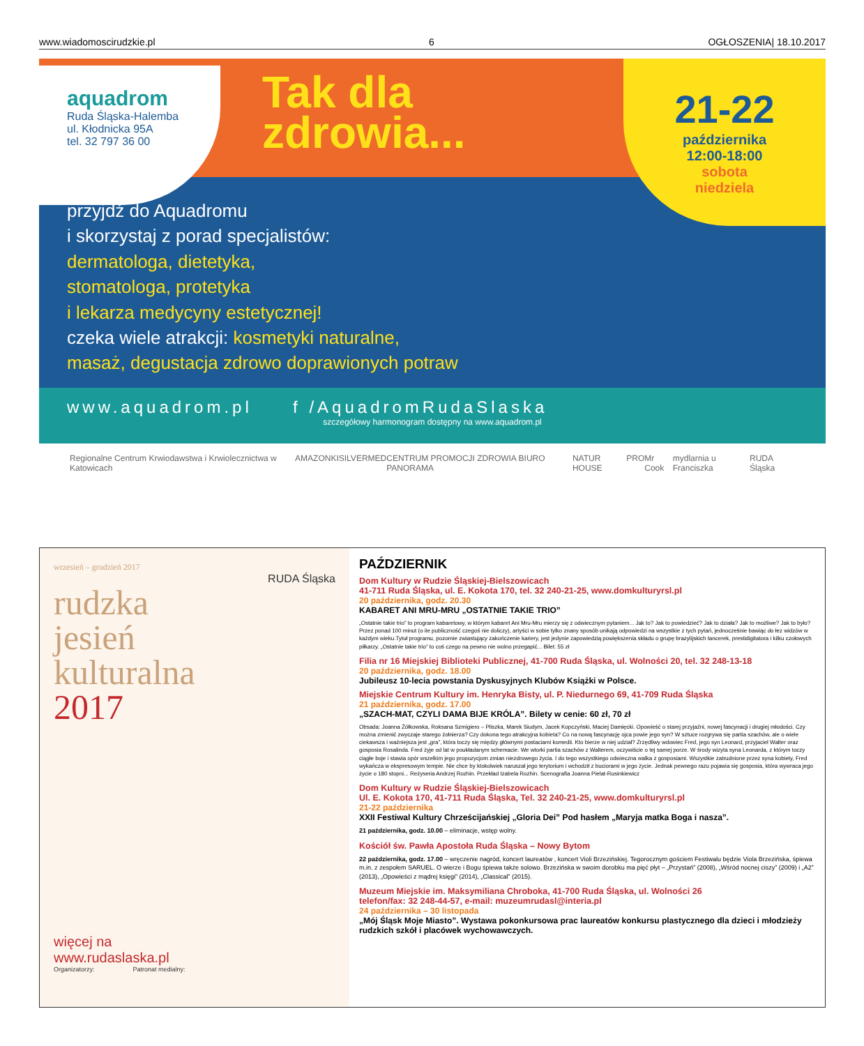www.wiadomoscirudzkie.pl 6 OGŁOSZENIA| 18.10.2017
Tak dla
zdrowia...
aquadrom
Ruda Śląska-Halemba
ul. Kłodnicka 95A
tel. 32 797 36 00
21-22
października
12:00-18:00
sobota
niedziela
przyjdź do Aquadromu
i skorzystaj z porad specjalistów:
dermatologa, dietetyka,
stomatologa, protetyka
i lekarza medycyny estetycznej!
czeka wiele atrakcji: kosmetyki naturalne,
masaż, degustacja zdrowo doprawionych potraw
www.aquadrom.pl f /AquadromRudaSlaska
szczegółowy harmonogram dostępny na www.aquadrom.pl
Regionalne Centrum Krwiodawstwa i Krwiolecznictwa w Katowicach AMAZONKI SILVERMED CENTRUM PROMOCJI ZDROWIA BIURO PANORAMA NATUR HOUSE PRO Mr Cook mydlarnia u Franciszka RUDA Śląska
wrzesień – grudzień 2017
RUDA Śląska
rudzka
jesień
kulturalna
2017
więcej na
www.rudaslaska.pl
Organizatorzy: Patronat medialny:
PAŹDZIERNIK
Dom Kultury w Rudzie Śląskiej-Bielszowicach
41-711 Ruda Śląska, ul. E. Kokota 170, tel. 32 240-21-25, www.domkulturyrsl.pl
20 października, godz. 20.30
KABARET ANI MRU-MRU „OSTATNIE TAKIE TRIO”
„Ostatnie takie trio” to program kabaretowy, w którym kabaret Ani Mru-Mru mierzy się z odwiecznym pytaniem... Jak to? Jak to powiedzieć? Jak to działa? Jak to możliwe? Jak to było?Przez ponad 100 minut (o ile publiczność czegoś nie doliczy), artyści w sobie tylko znany sposób unikają odpowiedzi na wszystkie z tych pytań, jednocześnie bawiąc do łez widzów w każdym wieku.Tytuł programu, pozornie zwiastujący zakończenie kariery, jest jedynie zapowiedzią powiększenia składu o grupę brazylijskich tancerek, prestidigitatora i kilku czołowych piłkarzy. „Ostatnie takie trio” to coś czego na pewno nie wolno przegapić... Bilet: 55 zł
Filia nr 16 Miejskiej Biblioteki Publicznej, 41-700 Ruda Śląska, ul. Wolności 20, tel. 32 248-13-18
20 października, godz. 18.00
Jubileusz 10-lecia powstania Dyskusyjnych Klubów Książki w Polsce.
Miejskie Centrum Kultury im. Henryka Bisty, ul. P. Niedurnego 69, 41-709 Ruda Śląska
21 października, godz. 17.00
„SZACH-MAT, CZYLI DAMA BIJE KRÓLA”. Bilety w cenie: 60 zł, 70 zł
Obsada: Joanna Żółkowska, Roksana Szmigiero – Pliszka, Marek Siudym, Jacek Kopczyński, Maciej Damięcki. Opowieść o starej przyjaźni, nowej fascynacji i drugiej młodości. Czy można zmienić zwyczaje starego żołnierza? Czy dokona tego atrakcyjna kobieta? Co na nową fascynację ojca powie jego syn? W sztuce rozgrywa się partia szachów, ale o wiele ciekawsza i ważniejsza jest „gra”, która toczy się między głównymi postaciami komedii. Kto bierze w niej udział? Zrzędliwy wdowiec Fred, jego syn Leonard, przyjaciel Walter oraz gosposia Rosalinda. Fred żyje od lat w poukładanym schemacie. We wtorki partia szachów z Walterem, oczywiście o tej samej porze. W środy wizyta syna Leonarda, z którym toczy ciągłe boje i stawia opór wszelkim jego propozycjom zmian niezdrowego życia. I do tego wszystkiego odwieczna walka z gosposiami. Wszystkie zatrudnione przez syna kobiety, Fred wykańcza w ekspresowym tempie. Nie chce by ktokolwiek naruszał jego terytorium i wchodził z buciorami w jego życie. Jednak pewnego razu pojawia się gosposia, która wywraca jego życie o 180 stopni... Reżyseria Andrzej Rozhin. Przekład Izabela Rozhin. Scenografia Joanna Pielat-Rusinkiewicz
Dom Kultury w Rudzie Śląskiej-Bielszowicach
Ul. E. Kokota 170, 41-711 Ruda Śląska, Tel. 32 240-21-25, www.domkulturyrsl.pl
21-22 października
XXII Festiwal Kultury Chrześcijańskiej „Gloria Dei” Pod hasłem „Maryja matka Boga i nasza”.
21 października, godz. 10.00 – eliminacje, wstęp wolny.
Kościół św. Pawła Apostoła Ruda Śląska – Nowy Bytom
22 października, godz. 17.00 – wręczenie nagród, koncert laureatów , koncert Violi Brzezińskiej. Tegorocznym gościem Festiwalu będzie Viola Brzezińska, śpiewa m.in. z zespołem SARUEL. O wierze i Bogu śpiewa także solowo. Brzezińska w swoim dorobku ma pięć płyt – „Przystań” (2008), „Wśród nocnej ciszy” (2009) i „A2” (2013), „Opowieści z mądrej księgi” (2014), „Classical” (2015).
Muzeum Miejskie im. Maksymiliana Chroboka, 41-700 Ruda Śląska, ul. Wolności 26
telefon/fax: 32 248-44-57, e-mail: muzeumrudasl@interia.pl
24 października – 30 listopada
„Mój Śląsk Moje Miasto”. Wystawa pokonkursowa prac laureatów konkursu plastycznego dla dzieci i młodzieży rudzkich szkół i placówek wychowawczych.